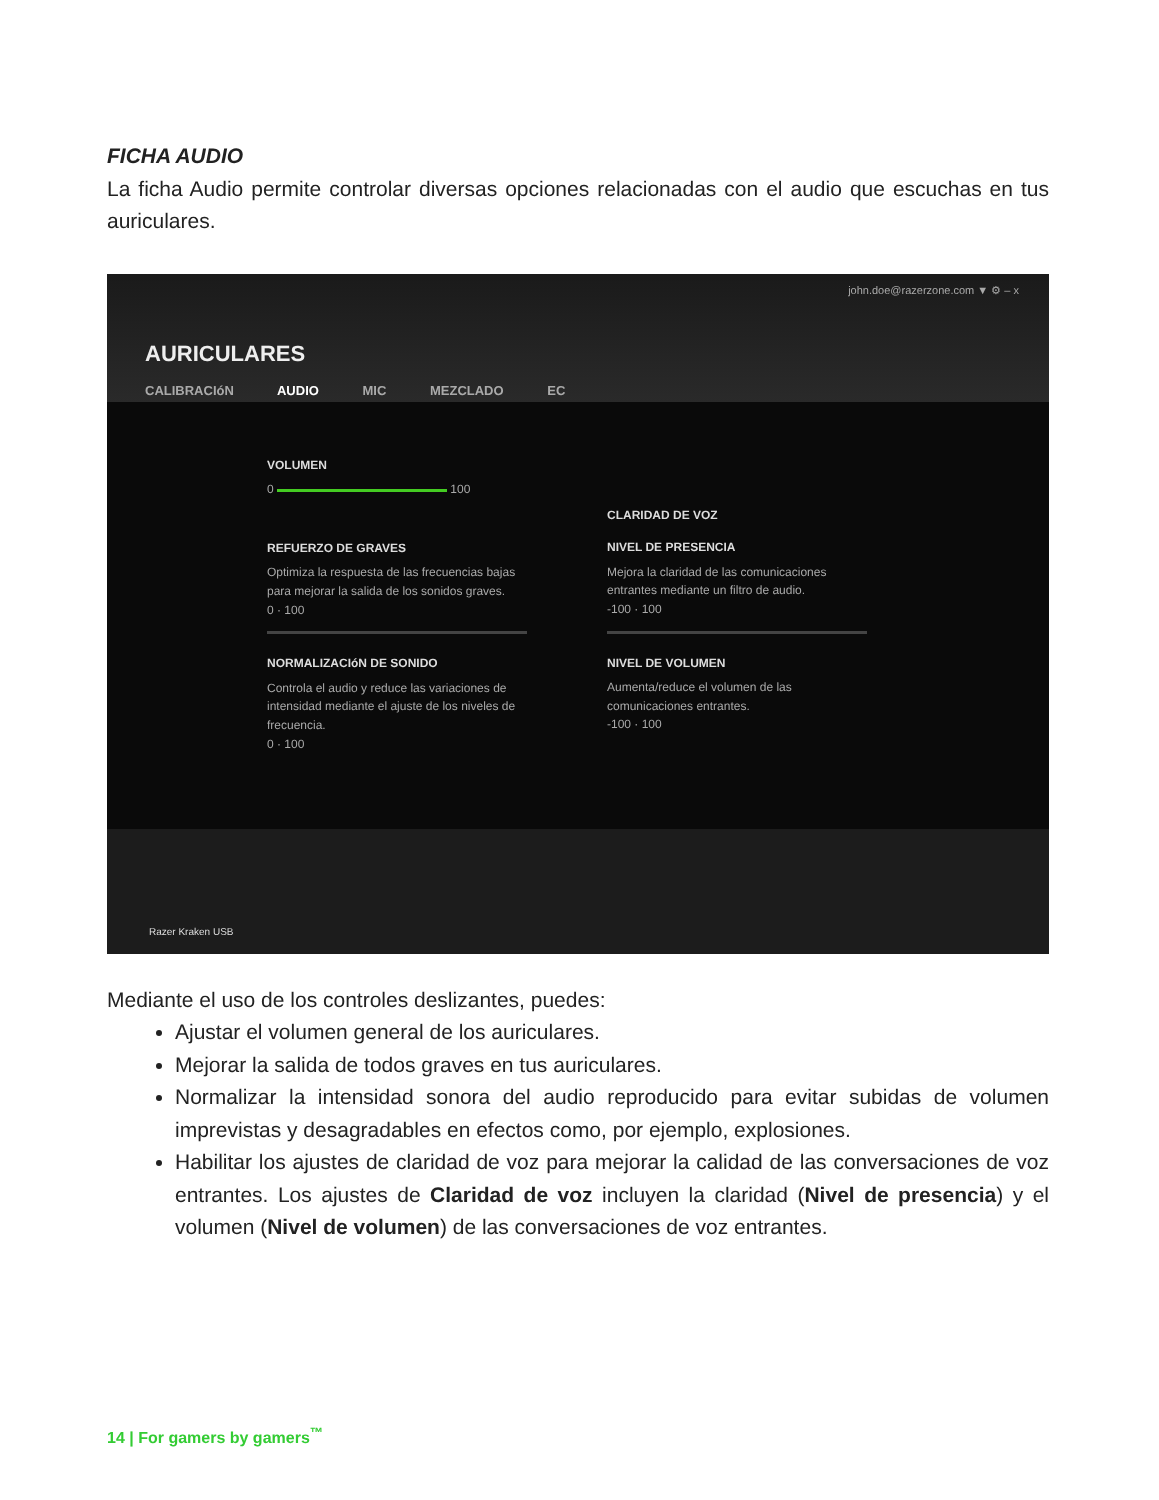FICHA AUDIO
La ficha Audio permite controlar diversas opciones relacionadas con el audio que escuchas en tus auriculares.
john.doe@razerzone.com ▼ ⚙ – x
AURICULARES
CALIBRACIóN AUDIO MIC MEZCLADO EC
VOLUMEN
0 100
REFUERZO DE GRAVES
Optimiza la respuesta de las frecuencias bajas para mejorar la salida de los sonidos graves.
0 · 100
NORMALIZACIóN DE SONIDO
Controla el audio y reduce las variaciones de intensidad mediante el ajuste de los niveles de frecuencia.
0 · 100
CLARIDAD DE VOZ
NIVEL DE PRESENCIA
Mejora la claridad de las comunicaciones entrantes mediante un filtro de audio.
-100 · 100
NIVEL DE VOLUMEN
Aumenta/reduce el volumen de las comunicaciones entrantes.
-100 · 100
Razer Kraken USB
Mediante el uso de los controles deslizantes, puedes:
Ajustar el volumen general de los auriculares.
Mejorar la salida de todos graves en tus auriculares.
Normalizar la intensidad sonora del audio reproducido para evitar subidas de volumen imprevistas y desagradables en efectos como, por ejemplo, explosiones.
Habilitar los ajustes de claridad de voz para mejorar la calidad de las conversaciones de voz entrantes. Los ajustes de Claridad de voz incluyen la claridad (Nivel de presencia) y el volumen (Nivel de volumen) de las conversaciones de voz entrantes.
14 | For gamers by gamers<sup>™</sup>